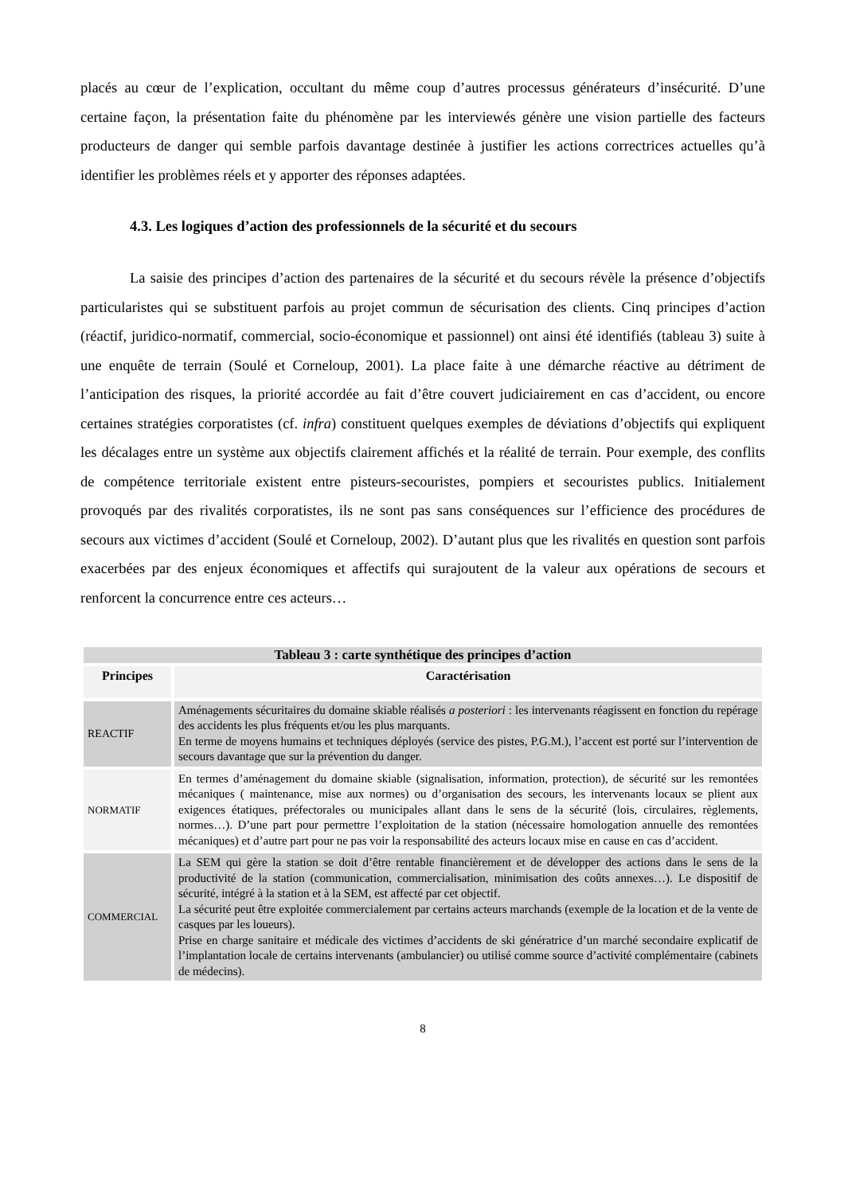placés au cœur de l’explication, occultant du même coup d’autres processus générateurs d’insécurité. D’une certaine façon, la présentation faite du phénomène par les interviewés génère une vision partielle des facteurs producteurs de danger qui semble parfois davantage destinée à justifier les actions correctrices actuelles qu’à identifier les problèmes réels et y apporter des réponses adaptées.
4.3. Les logiques d’action des professionnels de la sécurité et du secours
La saisie des principes d’action des partenaires de la sécurité et du secours révèle la présence d’objectifs particularistes qui se substituent parfois au projet commun de sécurisation des clients. Cinq principes d’action (réactif, juridico-normatif, commercial, socio-économique et passionnel) ont ainsi été identifiés (tableau 3) suite à une enquête de terrain (Soulé et Corneloup, 2001). La place faite à une démarche réactive au détriment de l’anticipation des risques, la priorité accordée au fait d’être couvert judiciairement en cas d’accident, ou encore certaines stratégies corporatistes (cf. infra) constituent quelques exemples de déviations d’objectifs qui expliquent les décalages entre un système aux objectifs clairement affichés et la réalité de terrain. Pour exemple, des conflits de compétence territoriale existent entre pisteurs-secouristes, pompiers et secouristes publics. Initialement provoqués par des rivalités corporatistes, ils ne sont pas sans conséquences sur l’efficience des procédures de secours aux victimes d’accident (Soulé et Corneloup, 2002). D’autant plus que les rivalités en question sont parfois exacerbées par des enjeux économiques et affectifs qui surajoutent de la valeur aux opérations de secours et renforcent la concurrence entre ces acteurs…
| Tableau 3 : carte synthétique des principes d’action | |
| --- | --- |
| Principes | Caractérisation |
| REACTIF | Aménagements sécuritaires du domaine skiable réalisés a posteriori : les intervenants réagissent en fonction du repérage des accidents les plus fréquents et/ou les plus marquants. En terme de moyens humains et techniques déployés (service des pistes, P.G.M.), l’accent est porté sur l’intervention de secours davantage que sur la prévention du danger. |
| NORMATIF | En termes d’aménagement du domaine skiable (signalisation, information, protection), de sécurité sur les remontées mécaniques ( maintenance, mise aux normes) ou d’organisation des secours, les intervenants locaux se plient aux exigences étatiques, préfectorales ou municipales allant dans le sens de la sécurité (lois, circulaires, règlements, normes…). D’une part pour permettre l’exploitation de la station (nécessaire homologation annuelle des remontées mécaniques) et d’autre part pour ne pas voir la responsabilité des acteurs locaux mise en cause en cas d’accident. |
| COMMERCIAL | La SEM qui gère la station se doit d’être rentable financièrement et de développer des actions dans le sens de la productivité de la station (communication, commercialisation, minimisation des coûts annexes…). Le dispositif de sécurité, intégré à la station et à la SEM, est affecté par cet objectif. La sécurité peut être exploitée commercialement par certains acteurs marchands (exemple de la location et de la vente de casques par les loueurs). Prise en charge sanitaire et médicale des victimes d’accidents de ski génératrice d’un marché secondaire explicatif de l’implantation locale de certains intervenants (ambulancier) ou utilisé comme source d’activité complémentaire (cabinets de médecins). |
8